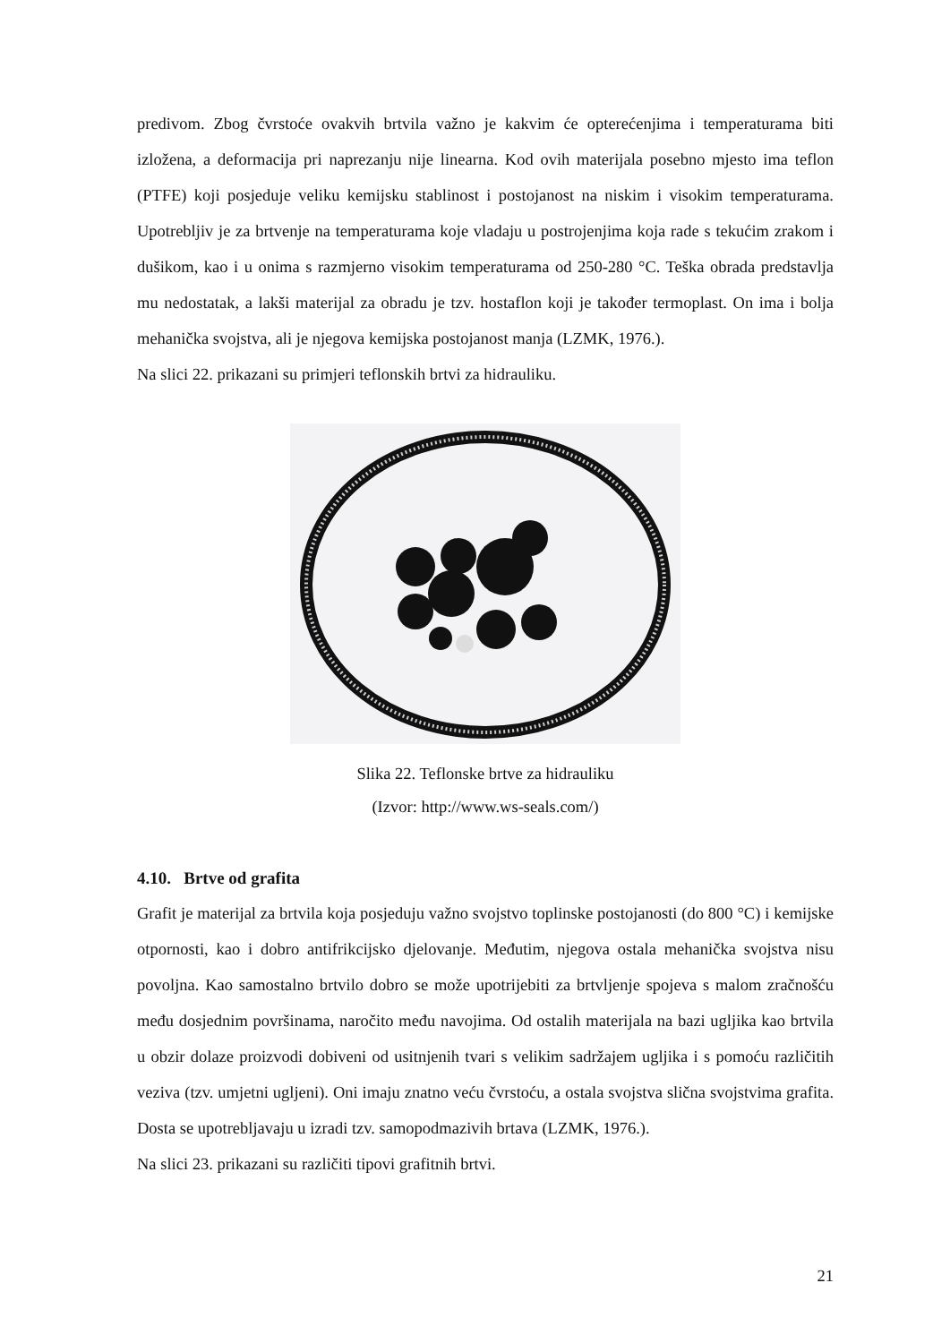predivom. Zbog čvrstoće ovakvih brtvila važno je kakvim će opterećenjima i temperaturama biti izložena, a deformacija pri naprezanju nije linearna. Kod ovih materijala posebno mjesto ima teflon (PTFE) koji posjeduje veliku kemijsku stablinost i postojanost na niskim i visokim temperaturama. Upotrebljiv je za brtvenje na temperaturama koje vladaju u postrojenjima koja rade s tekućim zrakom i dušikom, kao i u onima s razmjerno visokim temperaturama od 250-280 °C. Teška obrada predstavlja mu nedostatak, a lakši materijal za obradu je tzv. hostaflon koji je također termoplast. On ima i bolja mehanička svojstva, ali je njegova kemijska postojanost manja (LZMK, 1976.).
Na slici 22. prikazani su primjeri teflonskih brtvi za hidrauliku.
Slika 22. Teflonske brtve za hidrauliku
(Izvor: http://www.ws-seals.com/)
4.10. Brtve od grafita
Grafit je materijal za brtvila koja posjeduju važno svojstvo toplinske postojanosti (do 800 °C) i kemijske otpornosti, kao i dobro antifrikcijsko djelovanje. Međutim, njegova ostala mehanička svojstva nisu povoljna. Kao samostalno brtvilo dobro se može upotrijebiti za brtvljenje spojeva s malom zračnošću među dosjednim površinama, naročito među navojima. Od ostalih materijala na bazi ugljika kao brtvila u obzir dolaze proizvodi dobiveni od usitnjenih tvari s velikim sadržajem ugljika i s pomoću različitih veziva (tzv. umjetni ugljeni). Oni imaju znatno veću čvrstoću, a ostala svojstva slična svojstvima grafita. Dosta se upotrebljavaju u izradi tzv. samopodmazivih brtava (LZMK, 1976.).
Na slici 23. prikazani su različiti tipovi grafitnih brtvi.
21